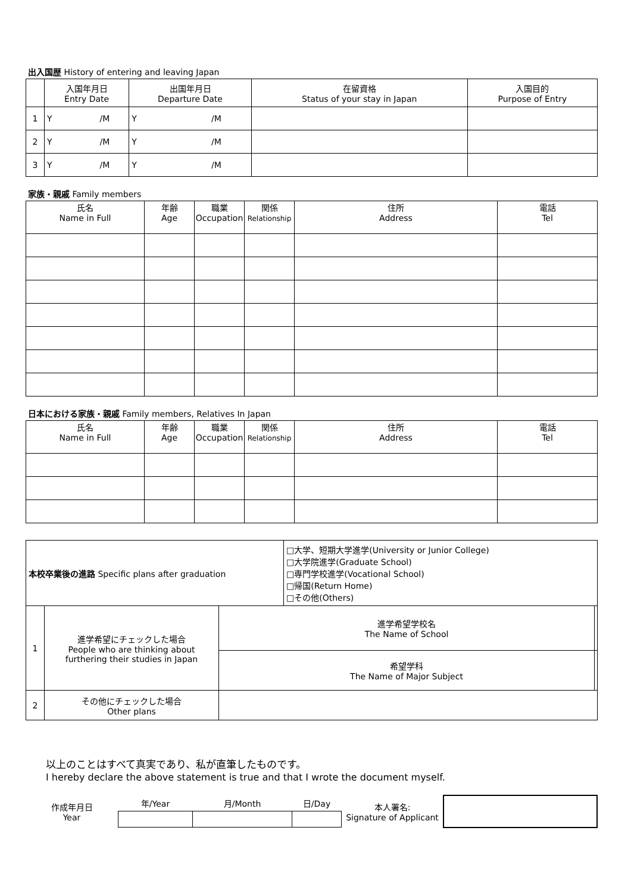出入国歴 History of entering and leaving Japan
| | 入国年月日 Entry Date | | 出国年月日 Departure Date | | 在留資格 Status of your stay in Japan | 入国目的 Purpose of Entry |
| --- | --- | --- | --- | --- | --- | --- |
| 1 | Y | /M | Y | /M | | |
| 2 | Y | /M | Y | /M | | |
| 3 | Y | /M | Y | /M | | |
家族・親戚 Family members
| 氏名 Name in Full | 年齢 Age | 職業 Occupation | 関係 Relationship | 住所 Address | 電話 Tel |
| --- | --- | --- | --- | --- | --- |
日本における家族・親戚 Family members, Relatives In Japan
| 氏名 Name in Full | 年齢 Age | 職業 Occupation | 関係 Relationship | 住所 Address | 電話 Tel |
| --- | --- | --- | --- | --- | --- |
| 本校卒業後の進路 Specific plans after graduation | | | □大学、短期大学進学(University or Junior College) □大学院進学(Graduate School) □専門学校進学(Vocational School) □帰国(Return Home) □その他(Others) | |
| 1 | 進学希望にチェックした場合 People who are thinking about furthering their studies in Japan | 進学希望学校名 The Name of School | | |
| | | 希望学科 The Name of Major Subject | | |
| 2 | その他にチェックした場合 Other plans | | | |
以上のことはすべて真実であり、私が直筆したものです。
I hereby declare the above statement is true and that I wrote the document myself.
| 作成年月日 Year | 年/Year | 月/Month | 日/Day | 本人署名: Signature of Applicant | |